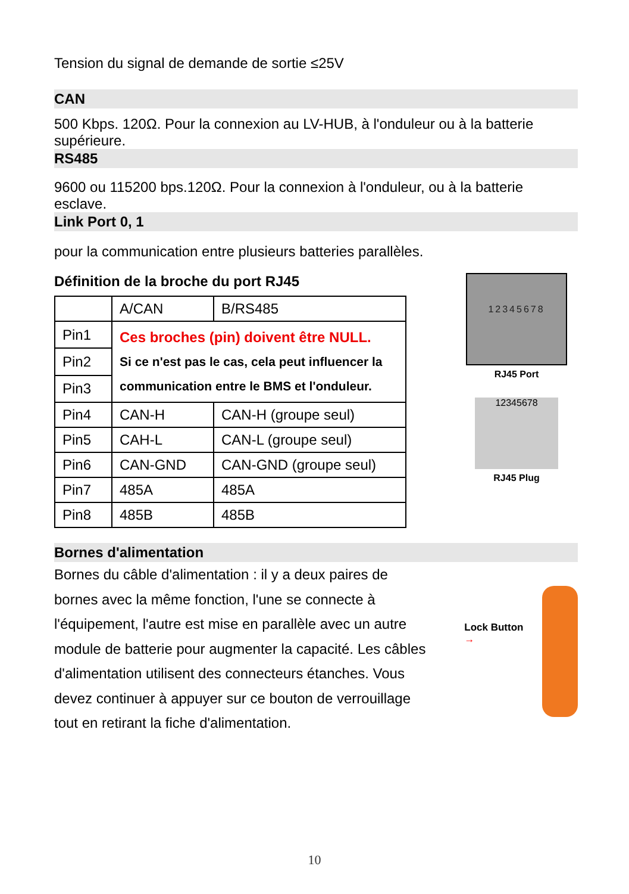Tension du signal de demande de sortie ≤25V
CAN
500 Kbps. 120Ω. Pour la connexion au LV-HUB, à l'onduleur ou à la batterie supérieure.
RS485
9600 ou 115200 bps.120Ω. Pour la connexion à l'onduleur, ou à la batterie esclave.
Link Port 0, 1
pour la communication entre plusieurs batteries parallèles.
Définition de la broche du port RJ45
| | A/CAN | B/RS485 |
| Pin1 | Ces broches (pin) doivent être NULL. Si ce n'est pas le cas, cela peut influencer la communication entre le BMS et l'onduleur. | |
| Pin2 | | |
| Pin3 | | |
| Pin4 | CAN-H | CAN-H (groupe seul) |
| Pin5 | CAH-L | CAN-L (groupe seul) |
| Pin6 | CAN-GND | CAN-GND (groupe seul) |
| Pin7 | 485A | 485A |
| Pin8 | 485B | 485B |
12345678
RJ45 Port
12345678
RJ45 Plug
Bornes d'alimentation
Bornes du câble d'alimentation : il y a deux paires de bornes avec la même fonction, l'une se connecte à l'équipement, l'autre est mise en parallèle avec un autre module de batterie pour augmenter la capacité. Les câbles d'alimentation utilisent des connecteurs étanches. Vous devez continuer à appuyer sur ce bouton de verrouillage tout en retirant la fiche d'alimentation.
Lock Button →
10